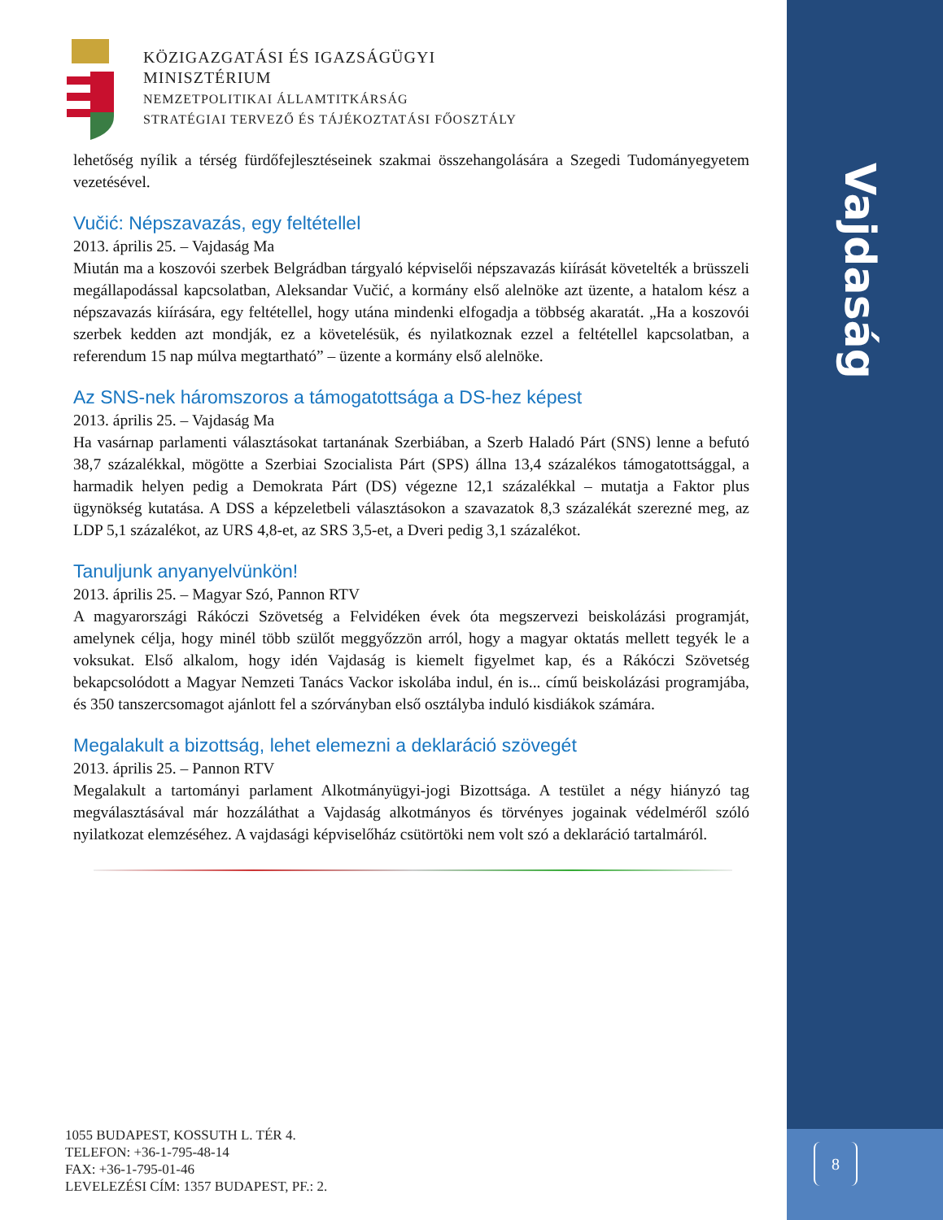KÖZIGAZGATÁSI ÉS IGAZSÁGÜGYI
MINISZTÉRIUM
NEMZETPOLITIKAI ÁLLAMTITKÁRSÁG
STRATÉGIAI TERVEZŐ ÉS TÁJÉKOZTATÁSI FŐOSZTÁLY
lehetőség nyílik a térség fürdőfejlesztéseinek szakmai összehangolására a Szegedi Tudományegyetem vezetésével.
Vučić: Népszavazás, egy feltétellel
2013. április 25. – Vajdaság Ma
Miután ma a koszovói szerbek Belgrádban tárgyaló képviselői népszavazás kiírását követelték a brüsszeli megállapodással kapcsolatban, Aleksandar Vučić, a kormány első alelnöke azt üzente, a hatalom kész a népszavazás kiírására, egy feltétellel, hogy utána mindenki elfogadja a többség akaratát. „Ha a koszovói szerbek kedden azt mondják, ez a követelésük, és nyilatkoznak ezzel a feltétellel kapcsolatban, a referendum 15 nap múlva megtartható” – üzente a kormány első alelnöke.
Az SNS-nek háromszoros a támogatottsága a DS-hez képest
2013. április 25. – Vajdaság Ma
Ha vasárnap parlamenti választásokat tartanának Szerbiában, a Szerb Haladó Párt (SNS) lenne a befutó 38,7 százalékkal, mögötte a Szerbiai Szocialista Párt (SPS) állna 13,4 százalékos támogatottsággal, a harmadik helyen pedig a Demokrata Párt (DS) végezne 12,1 százalékkal – mutatja a Faktor plus ügynökség kutatása. A DSS a képzeletbeli választásokon a szavazatok 8,3 százalékát szerezné meg, az LDP 5,1 százalékot, az URS 4,8-et, az SRS 3,5-et, a Dveri pedig 3,1 százalékot.
Tanuljunk anyanyelvünkön!
2013. április 25. – Magyar Szó, Pannon RTV
A magyarországi Rákóczi Szövetség a Felvidéken évek óta megszervezi beiskolázási programját, amelynek célja, hogy minél több szülőt meggyőzzön arról, hogy a magyar oktatás mellett tegyék le a voksukat. Első alkalom, hogy idén Vajdaság is kiemelt figyelmet kap, és a Rákóczi Szövetség bekapcsolódott a Magyar Nemzeti Tanács Vackor iskolába indul, én is... című beiskolázási programjába, és 350 tanszercsomagot ajánlott fel a szórványban első osztályba induló kisdiákok számára.
Megalakult a bizottság, lehet elemezni a deklaráció szövegét
2013. április 25. – Pannon RTV
Megalakult a tartományi parlament Alkotmányügyi-jogi Bizottsága. A testület a négy hiányzó tag megválasztásával már hozzáláthat a Vajdaság alkotmányos és törvényes jogainak védelméről szóló nyilatkozat elemzéséhez. A vajdasági képviselőház csütörtöki nem volt szó a deklaráció tartalmáról.
1055 BUDAPEST, KOSSUTH L. TÉR 4.
TELEFON: +36-1-795-48-14
FAX: +36-1-795-01-46
LEVELEZÉSI CÍM: 1357 BUDAPEST, PF.: 2.
Vajdaság
8